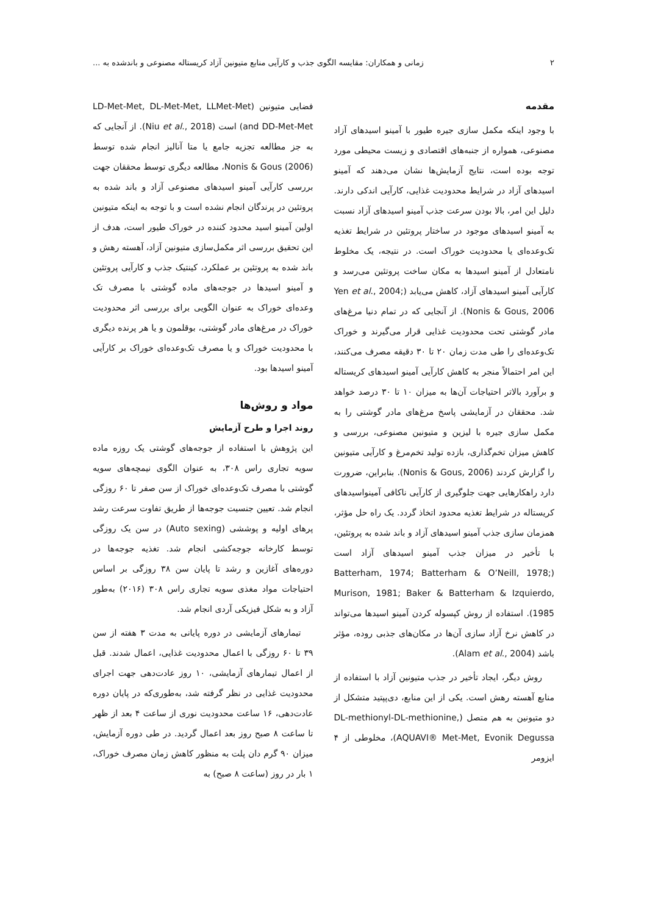۲ زمانی و همکاران: مقایسه الگوی جذب و کارآیی منابع متیونین آزاد کریستاله مصنوعی و باندشده به ...
مقدمه
با وجود اینکه مکمل سازی جیره طیور با آمینو اسیدهای آزاد مصنوعی، همواره از جنبه‌های اقتصادی و زیست محیطی مورد توجه بوده است، نتایج آزمایش‌ها نشان می‌دهند که آمینو اسیدهای آزاد در شرایط محدودیت غذایی، کارآیی اندکی دارند. دلیل این امر، بالا بودن سرعت جذب آمینو اسیدهای آزاد نسبت به آمینو اسیدهای موجود در ساختار پروتئین در شرایط تغذیه تک‌وعده‌ای یا محدودیت خوراک است. در نتیجه، یک مخلوط نامتعادل از آمینو اسیدها به مکان ساخت پروتئین می‌رسد و کارآیی آمینو اسیدهای آزاد، کاهش می‌یابد (Yen et al., 2004; Nonis & Gous, 2006). از آنجایی که در تمام دنیا مرغ‌های مادر گوشتی تحت محدودیت غذایی قرار می‌گیرند و خوراک تک‌وعده‌ای را طی مدت زمان ۲۰ تا ۳۰ دقیقه مصرف می‌کنند، این امر احتمالاً منجر به کاهش کارآیی آمینو اسیدهای کریستاله و برآورد بالاتر احتیاجات آن‌ها به میزان ۱۰ تا ۳۰ درصد خواهد شد. محققان در آزمایشی پاسخ مرغ‌های مادر گوشتی را به مکمل سازی جیره با لیزین و متیونین مصنوعی، بررسی و کاهش میزان تخم‌گذاری، بازده تولید تخم‌مرغ و کارآیی متیونین را گزارش کردند (Nonis & Gous, 2006). بنابراین، ضرورت دارد راهکارهایی جهت جلوگیری از کارآیی ناکافی آمینواسیدهای کریستاله در شرایط تغذیه محدود اتخاذ گردد. یک راه حل مؤثر، همزمان سازی جذب آمینو اسیدهای آزاد و باند شده به پروتئین، با تأخیر در میزان جذب آمینو اسیدهای آزاد است (Batterham, 1974; Batterham & O’Neill, 1978; Murison, 1981; Baker & Batterham & Izquierdo, 1985). استفاده از روش کپسوله کردن آمینو اسیدها می‌تواند در کاهش نرخ آزاد سازی آن‌ها در مکان‌های جذبی روده، مؤثر باشد (Alam et al., 2004).
روش دیگر، ایجاد تأخیر در جذب متیونین آزاد با استفاده از منابع آهسته رهش است. یکی از این منابع، دی‌پپتید متشکل از دو متیونین به هم متصل (DL-methionyl-DL-methionine, AQUAVI® Met-Met, Evonik Degussa)، مخلوطی از ۴ ایزومر
فضایی متیونین (LD-Met-Met, DL-Met-Met, LLMet-Met and DD-Met-Met) است (Niu et al., 2018). از آنجایی که به جز مطالعه تجزیه جامع یا متا آنالیز انجام شده توسط Nonis & Gous (2006)، مطالعه دیگری توسط محققان جهت بررسی کارآیی آمینو اسیدهای مصنوعی آزاد و باند شده به پروتئین در پرندگان انجام نشده است و با توجه به اینکه متیونین اولین آمینو اسید محدود کننده در خوراک طیور است، هدف از این تحقیق بررسی اثر مکمل‌سازی متیونین آزاد، آهسته رهش و باند شده به پروتئین بر عملکرد، کینتیک جذب و کارآیی پروتئین و آمینو اسیدها در جوجه‌های ماده گوشتی با مصرف تک وعده‌ای خوراک به عنوان الگویی برای بررسی اثر محدودیت خوراک در مرغ‌های مادر گوشتی، بوقلمون و یا هر پرنده دیگری با محدودیت خوراک و یا مصرف تک‌وعده‌ای خوراک بر کارآیی آمینو اسیدها بود.
مواد و روش‌ها
روند اجرا و طرح آزمایش
این پژوهش با استفاده از جوجه‌های گوشتی یک روزه ماده سویه تجاری راس ۳۰۸، به عنوان الگوی نیمچه‌های سویه گوشتی با مصرف تک‌وعده‌ای خوراک از سن صفر تا ۶۰ روزگی انجام شد. تعیین جنسیت جوجه‌ها از طریق تفاوت سرعت رشد پرهای اولیه و پوششی (Auto sexing) در سن یک روزگی توسط کارخانه جوجه‌کشی انجام شد. تغذیه جوجه‌ها در دوره‌های آغازین و رشد تا پایان سن ۳۸ روزگی بر اساس احتیاجات مواد مغذی سویه تجاری راس ۳۰۸ (۲۰۱۶) به‌طور آزاد و به شکل فیزیکی آردی انجام شد.
تیمارهای آزمایشی در دوره پایانی به مدت ۳ هفته از سن ۳۹ تا ۶۰ روزگی با اعمال محدودیت غذایی، اعمال شدند. قبل از اعمال تیمارهای آزمایشی، ۱۰ روز عادت‌دهی جهت اجرای محدودیت غذایی در نظر گرفته شد، به‌طوری‌که در پایان دوره عادت‌دهی، ۱۶ ساعت محدودیت نوری از ساعت ۴ بعد از ظهر تا ساعت ۸ صبح روز بعد اعمال گردید. در طی دوره آزمایش، میزان ۹۰ گرم دان پلت به منظور کاهش زمان مصرف خوراک، ۱ بار در روز (ساعت ۸ صبح) به